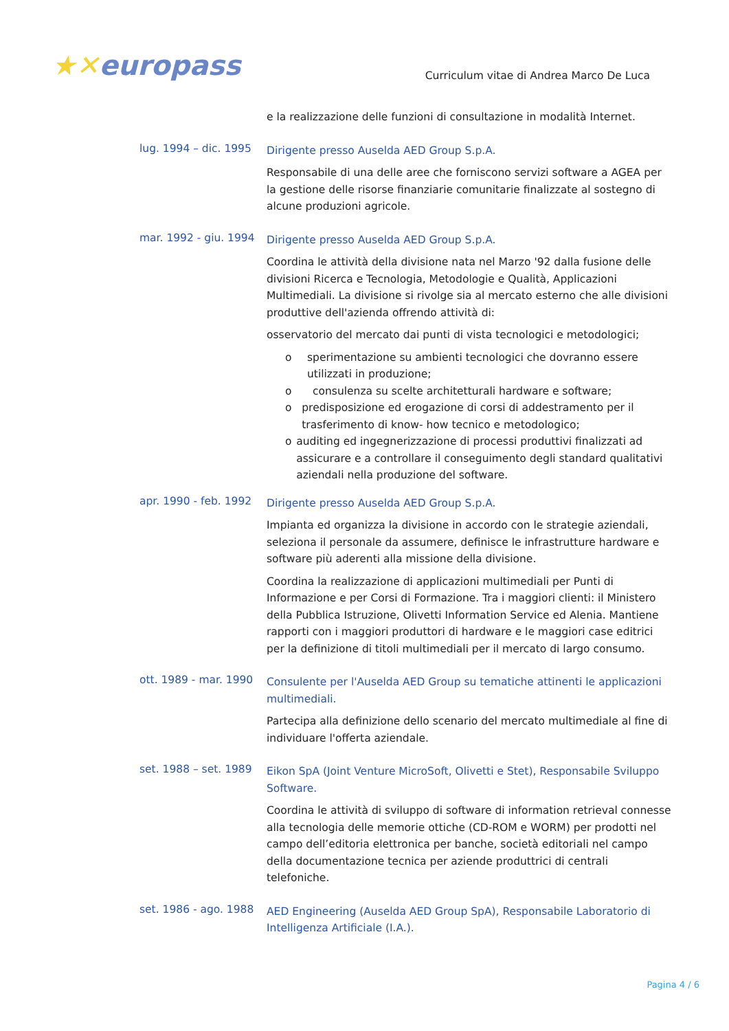★✕europass
Curriculum vitae di Andrea Marco De Luca
e la realizzazione delle funzioni di consultazione in modalità Internet.
lug. 1994 – dic. 1995
Dirigente presso Auselda AED Group S.p.A.
Responsabile di una delle aree che forniscono servizi software a AGEA per la gestione delle risorse finanziarie comunitarie finalizzate al sostegno di alcune produzioni agricole.
mar. 1992 - giu. 1994
Dirigente presso Auselda AED Group S.p.A.
Coordina le attività della divisione nata nel Marzo '92 dalla fusione delle divisioni Ricerca e Tecnologia, Metodologie e Qualità, Applicazioni Multimediali. La divisione si rivolge sia al mercato esterno che alle divisioni produttive dell'azienda offrendo attività di:
osservatorio del mercato dai punti di vista tecnologici e metodologici;
o sperimentazione su ambienti tecnologici che dovranno essere utilizzati in produzione;
o consulenza su scelte architetturali hardware e software;
o predisposizione ed erogazione di corsi di addestramento per il trasferimento di know- how tecnico e metodologico;
o auditing ed ingegnerizzazione di processi produttivi finalizzati ad assicurare e a controllare il conseguimento degli standard qualitativi aziendali nella produzione del software.
apr. 1990 - feb. 1992
Dirigente presso Auselda AED Group S.p.A.
Impianta ed organizza la divisione in accordo con le strategie aziendali, seleziona il personale da assumere, definisce le infrastrutture hardware e software più aderenti alla missione della divisione.
Coordina la realizzazione di applicazioni multimediali per Punti di Informazione e per Corsi di Formazione. Tra i maggiori clienti: il Ministero della Pubblica Istruzione, Olivetti Information Service ed Alenia. Mantiene rapporti con i maggiori produttori di hardware e le maggiori case editrici per la definizione di titoli multimediali per il mercato di largo consumo.
ott. 1989 - mar. 1990
Consulente per l'Auselda AED Group su tematiche attinenti le applicazioni multimediali.
Partecipa alla definizione dello scenario del mercato multimediale al fine di individuare l'offerta aziendale.
set. 1988 – set. 1989
Eikon SpA (Joint Venture MicroSoft, Olivetti e Stet), Responsabile Sviluppo Software.
Coordina le attività di sviluppo di software di information retrieval connesse alla tecnologia delle memorie ottiche (CD-ROM e WORM) per prodotti nel campo dell’editoria elettronica per banche, società editoriali nel campo della documentazione tecnica per aziende produttrici di centrali telefoniche.
set. 1986 - ago. 1988
AED Engineering (Auselda AED Group SpA), Responsabile Laboratorio di Intelligenza Artificiale (I.A.).
Pagina 4 / 6